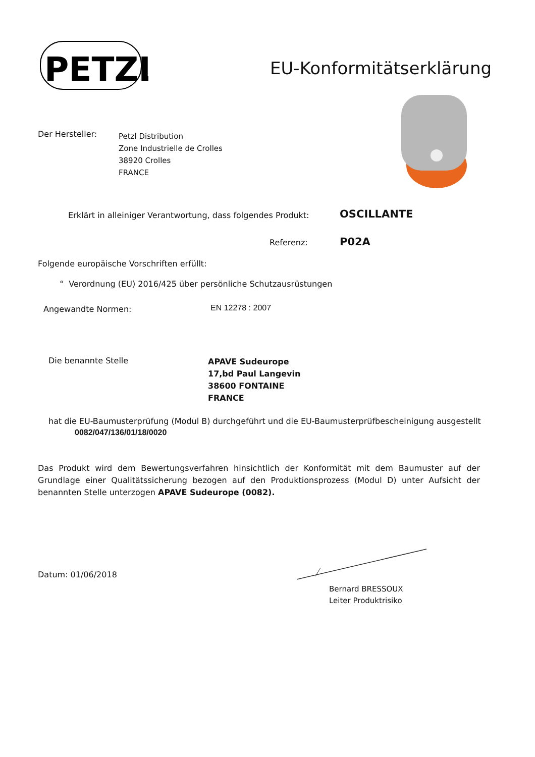PETZL
EU-Konformitätserklärung
Der Hersteller:
Petzl Distribution
Zone Industrielle de Crolles
38920 Crolles
FRANCE
Erklärt in alleiniger Verantwortung, dass folgendes Produkt:
OSCILLANTE
Referenz: P02A
Folgende europäische Vorschriften erfüllt:
° Verordnung (EU) 2016/425 über persönliche Schutzausrüstungen
Angewandte Normen: EN 12278 : 2007
Die benannte Stelle
APAVE Sudeurope
17,bd Paul Langevin
38600 FONTAINE
FRANCE
hat die EU-Baumusterprüfung (Modul B) durchgeführt und die EU-Baumusterprüfbescheinigung ausgestellt
0082/047/136/01/18/0020
Das Produkt wird dem Bewertungsverfahren hinsichtlich der Konformität mit dem Baumuster auf der Grundlage einer Qualitätssicherung bezogen auf den Produktionsprozess (Modul D) unter Aufsicht der benannten Stelle unterzogen APAVE Sudeurope (0082).
Datum: 01/06/2018
Bernard BRESSOUX
Leiter Produktrisiko